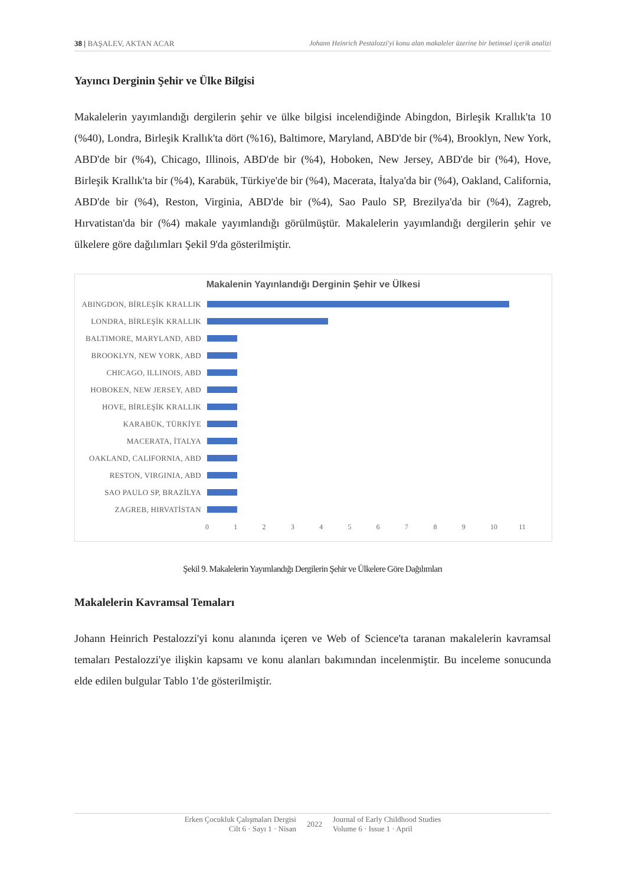38 | BAŞALEV, AKTAN ACAR Johann Heinrich Pestalozzi'yi konu alan makaleler üzerine bir betimsel içerik analizi
Yayıncı Derginin Şehir ve Ülke Bilgisi
Makalelerin yayımlandığı dergilerin şehir ve ülke bilgisi incelendiğinde Abingdon, Birleşik Krallık'ta 10 (%40), Londra, Birleşik Krallık'ta dört (%16), Baltimore, Maryland, ABD'de bir (%4), Brooklyn, New York, ABD'de bir (%4), Chicago, Illinois, ABD'de bir (%4), Hoboken, New Jersey, ABD'de bir (%4), Hove, Birleşik Krallık'ta bir (%4), Karabük, Türkiye'de bir (%4), Macerata, İtalya'da bir (%4), Oakland, California, ABD'de bir (%4), Reston, Virginia, ABD'de bir (%4), Sao Paulo SP, Brezilya'da bir (%4), Zagreb, Hırvatistan'da bir (%4) makale yayımlandığı görülmüştür. Makalelerin yayımlandığı dergilerin şehir ve ülkelere göre dağılımları Şekil 9'da gösterilmiştir.
Makalenin Yayınlandığı Derginin Şehir ve Ülkesi
ABINGDON, BİRLEŞİK KRALLIK
LONDRA, BİRLEŞİK KRALLIK
BALTIMORE, MARYLAND, ABD
BROOKLYN, NEW YORK, ABD
CHICAGO, ILLINOIS, ABD
HOBOKEN, NEW JERSEY, ABD
HOVE, BİRLEŞİK KRALLIK
KARABÜK, TÜRKİYE
MACERATA, İTALYA
OAKLAND, CALIFORNIA, ABD
RESTON, VIRGINIA, ABD
SAO PAULO SP, BRAZİLYA
ZAGREB, HIRVATİSTAN
0 1 2 3 4 5 6 7 8 9 10 11
Şekil 9. Makalelerin Yayımlandığı Dergilerin Şehir ve Ülkelere Göre Dağılımları
Makalelerin Kavramsal Temaları
Johann Heinrich Pestalozzi'yi konu alanında içeren ve Web of Science'ta taranan makalelerin kavramsal temaları Pestalozzi'ye ilişkin kapsamı ve konu alanları bakımından incelenmiştir. Bu inceleme sonucunda elde edilen bulgular Tablo 1'de gösterilmiştir.
Erken Çocukluk Çalışmaları Dergisi
Cilt 6 · Sayı 1 · Nisan
2022
Journal of Early Childhood Studies
Volume 6 · Issue 1 · April